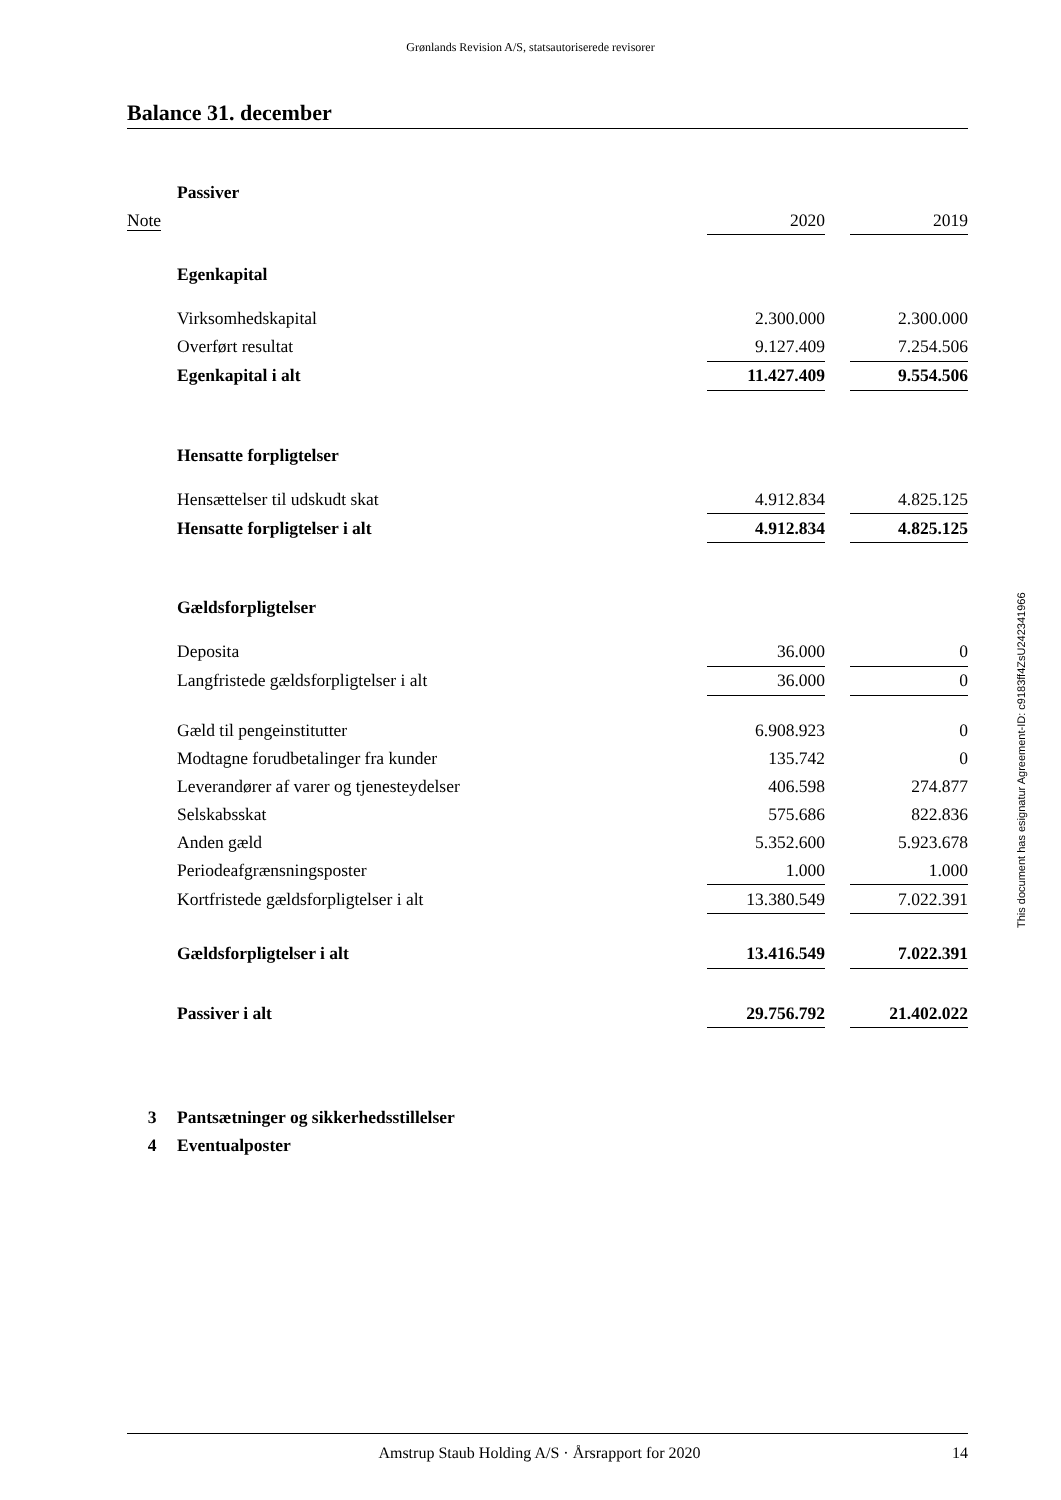Grønlands Revision A/S, statsautoriserede revisorer
Balance 31. december
| | Passiver | | | |
| Note | | 2020 | | 2019 |
| | Egenkapital | | | |
| | Virksomhedskapital | 2.300.000 | | 2.300.000 |
| | Overført resultat | 9.127.409 | | 7.254.506 |
| | Egenkapital i alt | 11.427.409 | | 9.554.506 |
| | Hensatte forpligtelser | | | |
| | Hensættelser til udskudt skat | 4.912.834 | | 4.825.125 |
| | Hensatte forpligtelser i alt | 4.912.834 | | 4.825.125 |
| | Gældsforpligtelser | | | |
| | Deposita | 36.000 | | 0 |
| | Langfristede gældsforpligtelser i alt | 36.000 | | 0 |
| | Gæld til pengeinstitutter | 6.908.923 | | 0 |
| | Modtagne forudbetalinger fra kunder | 135.742 | | 0 |
| | Leverandører af varer og tjenesteydelser | 406.598 | | 274.877 |
| | Selskabsskat | 575.686 | | 822.836 |
| | Anden gæld | 5.352.600 | | 5.923.678 |
| | Periodeafgrænsningsposter | 1.000 | | 1.000 |
| | Kortfristede gældsforpligtelser i alt | 13.380.549 | | 7.022.391 |
| | Gældsforpligtelser i alt | 13.416.549 | | 7.022.391 |
| | Passiver i alt | 29.756.792 | | 21.402.022 |
| 3 | Pantsætninger og sikkerhedsstillelser | | | |
| 4 | Eventualposter | | | |
This document has esignatur Agreement-ID: c9183ff4ZsU242341966
Amstrup Staub Holding A/S · Årsrapport for 2020 14